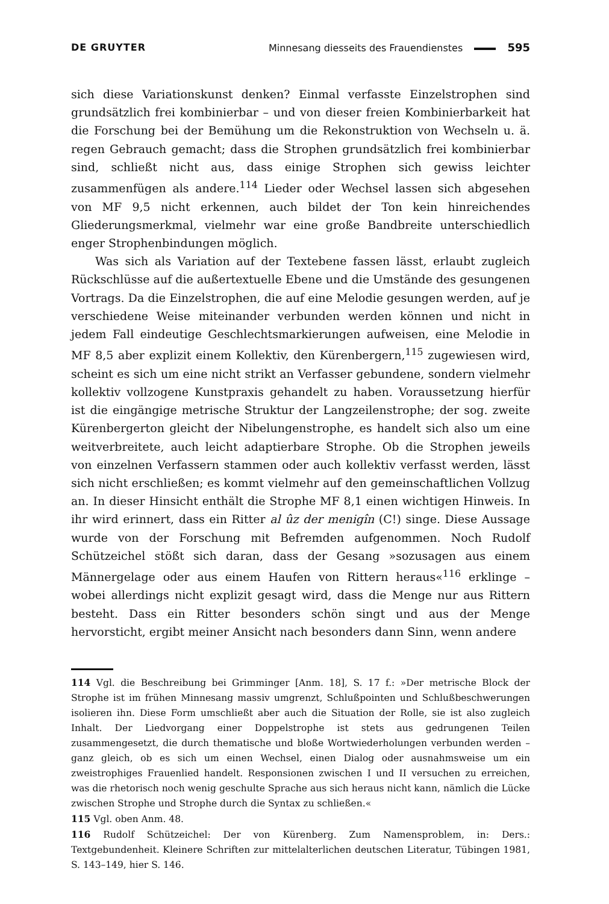DE GRUYTER Minnesang diesseits des Frauendienstes 595
sich diese Variationskunst denken? Einmal verfasste Einzelstrophen sind grundsätzlich frei kombinierbar – und von dieser freien Kombinierbarkeit hat die Forschung bei der Bemühung um die Rekonstruktion von Wechseln u. ä. regen Gebrauch gemacht; dass die Strophen grundsätzlich frei kombinierbar sind, schließt nicht aus, dass einige Strophen sich gewiss leichter zusammenfügen als andere.<sup>114</sup> Lieder oder Wechsel lassen sich abgesehen von MF 9,5 nicht erkennen, auch bildet der Ton kein hinreichendes Gliederungsmerkmal, vielmehr war eine große Bandbreite unterschiedlich enger Strophenbindungen möglich.
Was sich als Variation auf der Textebene fassen lässt, erlaubt zugleich Rückschlüsse auf die außertextuelle Ebene und die Umstände des gesungenen Vortrags. Da die Einzelstrophen, die auf eine Melodie gesungen werden, auf je verschiedene Weise miteinander verbunden werden können und nicht in jedem Fall eindeutige Geschlechtsmarkierungen aufweisen, eine Melodie in MF 8,5 aber explizit einem Kollektiv, den Kürenbergern,<sup>115</sup> zugewiesen wird, scheint es sich um eine nicht strikt an Verfasser gebundene, sondern vielmehr kollektiv vollzogene Kunstpraxis gehandelt zu haben. Voraussetzung hierfür ist die eingängige metrische Struktur der Langzeilenstrophe; der sog. zweite Kürenbergerton gleicht der Nibelungenstrophe, es handelt sich also um eine weitverbreitete, auch leicht adaptierbare Strophe. Ob die Strophen jeweils von einzelnen Verfassern stammen oder auch kollektiv verfasst werden, lässt sich nicht erschließen; es kommt vielmehr auf den gemeinschaftlichen Vollzug an. In dieser Hinsicht enthält die Strophe MF 8,1 einen wichtigen Hinweis. In ihr wird erinnert, dass ein Ritter al ûz der menigîn (C!) singe. Diese Aussage wurde von der Forschung mit Befremden aufgenommen. Noch Rudolf Schützeichel stößt sich daran, dass der Gesang »sozusagen aus einem Männergelage oder aus einem Haufen von Rittern heraus«<sup>116</sup> erklinge – wobei allerdings nicht explizit gesagt wird, dass die Menge nur aus Rittern besteht. Dass ein Ritter besonders schön singt und aus der Menge hervorsticht, ergibt meiner Ansicht nach besonders dann Sinn, wenn andere
114 Vgl. die Beschreibung bei Grimminger [Anm. 18], S. 17 f.: »Der metrische Block der Strophe ist im frühen Minnesang massiv umgrenzt, Schlußpointen und Schlußbeschwerungen isolieren ihn. Diese Form umschließt aber auch die Situation der Rolle, sie ist also zugleich Inhalt. Der Liedvorgang einer Doppelstrophe ist stets aus gedrungenen Teilen zusammengesetzt, die durch thematische und bloße Wortwiederholungen verbunden werden – ganz gleich, ob es sich um einen Wechsel, einen Dialog oder ausnahmsweise um ein zweistrophiges Frauenlied handelt. Responsionen zwischen I und II versuchen zu erreichen, was die rhetorisch noch wenig geschulte Sprache aus sich heraus nicht kann, nämlich die Lücke zwischen Strophe und Strophe durch die Syntax zu schließen.«
115 Vgl. oben Anm. 48.
116 Rudolf Schützeichel: Der von Kürenberg. Zum Namensproblem, in: Ders.: Textgebundenheit. Kleinere Schriften zur mittelalterlichen deutschen Literatur, Tübingen 1981, S. 143–149, hier S. 146.